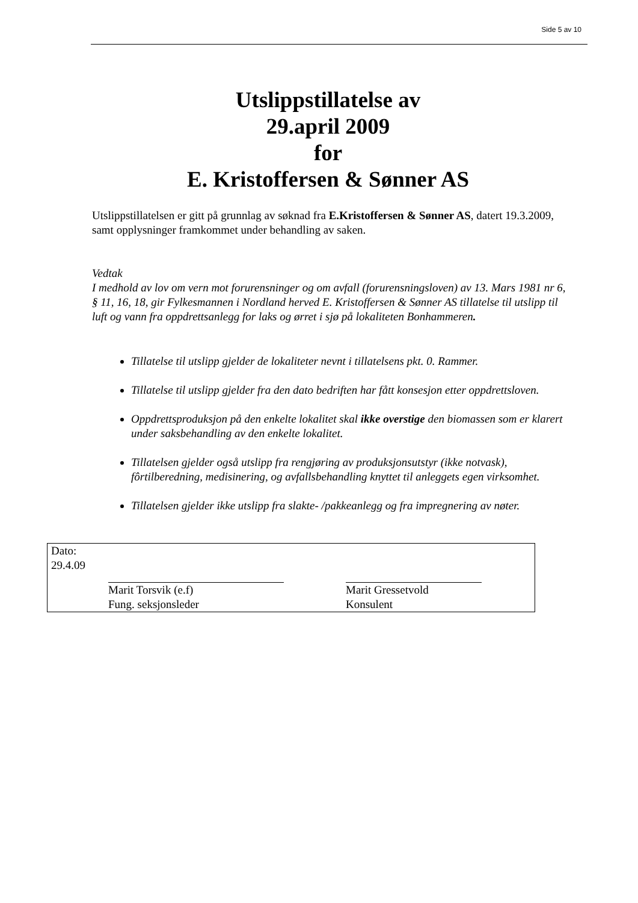Side 5 av 10
Utslippstillatelse av
29.april 2009
for
E. Kristoffersen & Sønner AS
Utslippstillatelsen er gitt på grunnlag av søknad fra E.Kristoffersen & Sønner AS, datert 19.3.2009, samt opplysninger framkommet under behandling av saken.
Vedtak
I medhold av lov om vern mot forurensninger og om avfall (forurensningsloven) av 13. Mars 1981 nr 6, § 11, 16, 18, gir Fylkesmannen i Nordland herved E. Kristoffersen & Sønner AS tillatelse til utslipp til luft og vann fra oppdrettsanlegg for laks og ørret i sjø på lokaliteten Bonhammeren.
Tillatelse til utslipp gjelder de lokaliteter nevnt i tillatelsens pkt. 0. Rammer.
Tillatelse til utslipp gjelder fra den dato bedriften har fått konsesjon etter oppdrettsloven.
Oppdrettsproduksjon på den enkelte lokalitet skal ikke overstige den biomassen som er klarert under saksbehandling av den enkelte lokalitet.
Tillatelsen gjelder også utslipp fra rengjøring av produksjonsutstyr (ikke notvask), fôrtilberedning, medisinering, og avfallsbehandling knyttet til anleggets egen virksomhet.
Tillatelsen gjelder ikke utslipp fra slakte- /pakkeanlegg og fra impregnering av nøter.
Dato:
29.4.09
Marit Torsvik (e.f)
Fung. seksjonsleder
Marit Gressetvold
Konsulent